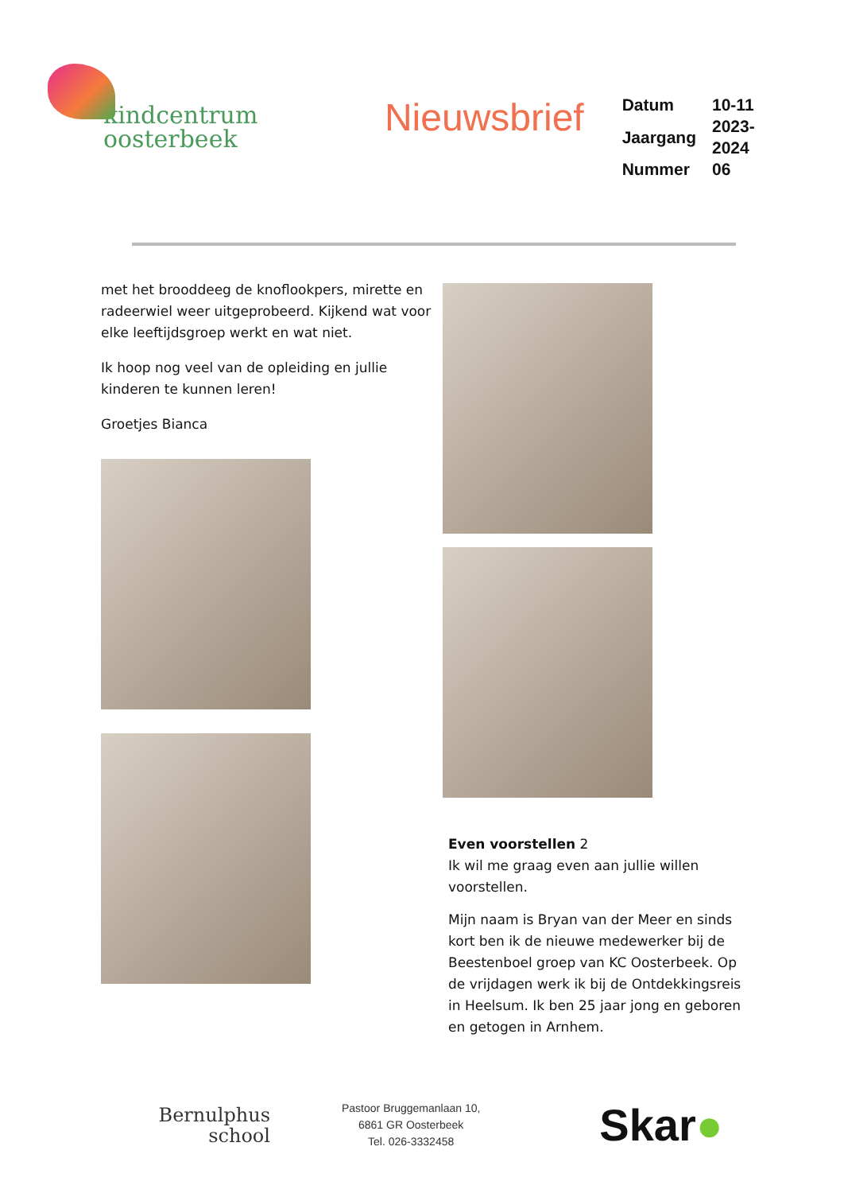kindcentrum
oosterbeek
Nieuwsbrief
| Datum | 10-11 |
| Jaargang | 2023-2024 |
| Nummer | 06 |
met het brooddeeg de knoflookpers, mirette en radeerwiel weer uitgeprobeerd. Kijkend wat voor elke leeftijdsgroep werkt en wat niet.
Ik hoop nog veel van de opleiding en jullie kinderen te kunnen leren!
Groetjes Bianca
Even voorstellen 2
Ik wil me graag even aan jullie willen voorstellen.
Mijn naam is Bryan van der Meer en sinds kort ben ik de nieuwe medewerker bij de Beestenboel groep van KC Oosterbeek. Op de vrijdagen werk ik bij de Ontdekkingsreis in Heelsum. Ik ben 25 jaar jong en geboren en getogen in Arnhem.
Bernulphus
school
Pastoor Bruggemanlaan 10,
6861 GR Oosterbeek
Tel. 026-3332458
Skar●